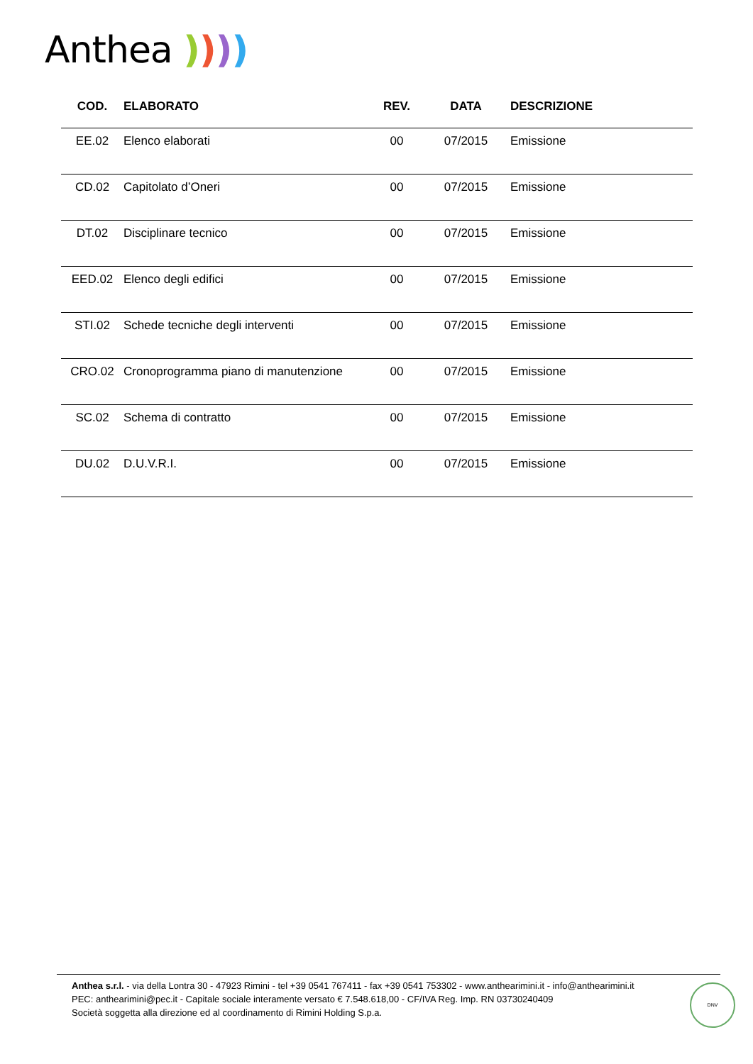Anthea ))))
| COD. | ELABORATO | REV. | DATA | DESCRIZIONE |
| --- | --- | --- | --- | --- |
| EE.02 | Elenco elaborati | 00 | 07/2015 | Emissione |
| CD.02 | Capitolato d’Oneri | 00 | 07/2015 | Emissione |
| DT.02 | Disciplinare tecnico | 00 | 07/2015 | Emissione |
| EED.02 | Elenco degli edifici | 00 | 07/2015 | Emissione |
| STI.02 | Schede tecniche degli interventi | 00 | 07/2015 | Emissione |
| CRO.02 | Cronoprogramma piano di manutenzione | 00 | 07/2015 | Emissione |
| SC.02 | Schema di contratto | 00 | 07/2015 | Emissione |
| DU.02 | D.U.V.R.I. | 00 | 07/2015 | Emissione |
Anthea s.r.l. - via della Lontra 30 - 47923 Rimini - tel +39 0541 767411 - fax +39 0541 753302 - www.anthearimini.it - info@anthearimini.it
PEC: anthearimini@pec.it - Capitale sociale interamente versato € 7.548.618,00 - CF/IVA Reg. Imp. RN 03730240409
Società soggetta alla direzione ed al coordinamento di Rimini Holding S.p.a.
DNV